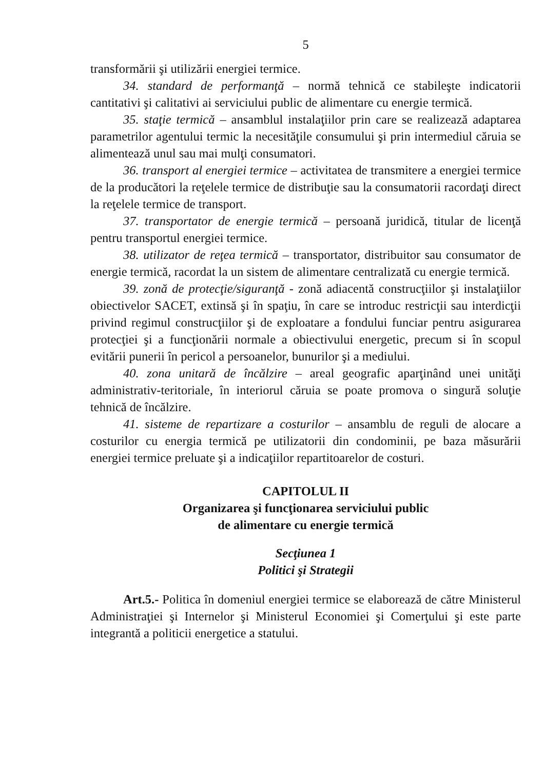5
transformării şi utilizării energiei termice.
34. standard de performanţă – normă tehnică ce stabileşte indicatorii cantitativi şi calitativi ai serviciului public de alimentare cu energie termică.
35. staţie termică – ansamblul instalaţiilor prin care se realizează adaptarea parametrilor agentului termic la necesităţile consumului şi prin intermediul căruia se alimentează unul sau mai mulţi consumatori.
36. transport al energiei termice – activitatea de transmitere a energiei termice de la producători la reţelele termice de distribuţie sau la consumatorii racordaţi direct la reţelele termice de transport.
37. transportator de energie termică – persoană juridică, titular de licenţă pentru transportul energiei termice.
38. utilizator de reţea termică – transportator, distribuitor sau consumator de energie termică, racordat la un sistem de alimentare centralizată cu energie termică.
39. zonă de protecţie/siguranţă - zonă adiacentă construcţiilor şi instalaţiilor obiectivelor SACET, extinsă şi în spaţiu, în care se introduc restricţii sau interdicţii privind regimul construcţiilor şi de exploatare a fondului funciar pentru asigurarea protecţiei şi a funcţionării normale a obiectivului energetic, precum si în scopul evitării punerii în pericol a persoanelor, bunurilor şi a mediului.
40. zona unitară de încălzire – areal geografic aparţinând unei unităţi administrativ-teritoriale, în interiorul căruia se poate promova o singură soluţie tehnică de încălzire.
41. sisteme de repartizare a costurilor – ansamblu de reguli de alocare a costurilor cu energia termică pe utilizatorii din condominii, pe baza măsurării energiei termice preluate şi a indicaţiilor repartitoarelor de costuri.
CAPITOLUL II
Organizarea şi funcţionarea serviciului public
de alimentare cu energie termică
Secţiunea 1
Politici şi Strategii
Art.5.- Politica în domeniul energiei termice se elaborează de către Ministerul Administraţiei şi Internelor şi Ministerul Economiei şi Comerţului şi este parte integrantă a politicii energetice a statului.